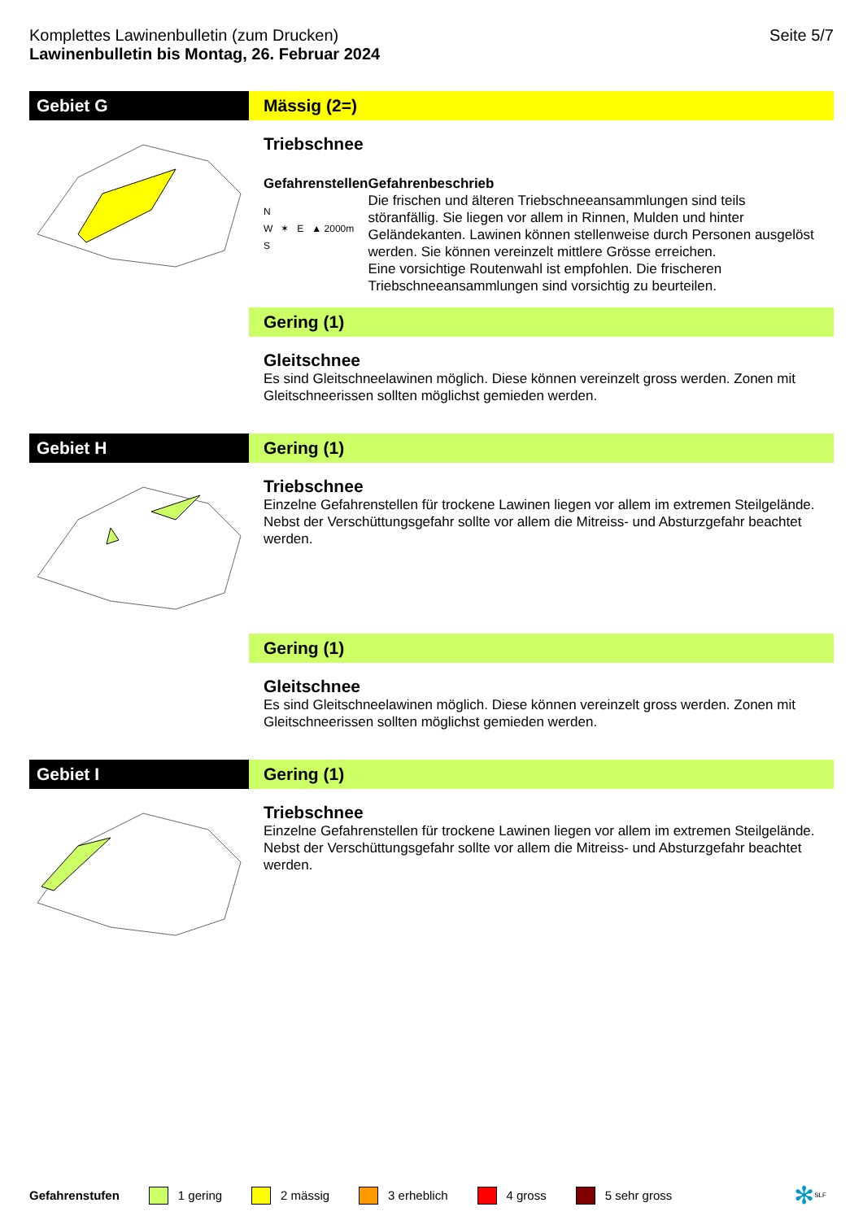Komplettes Lawinenbulletin (zum Drucken)
Lawinenbulletin bis Montag, 26. Februar 2024
Seite 5/7
Gebiet G Mässig (2=)
Triebschnee
Gefahrenstellen
N
W ✶ E ▲ 2000m
S
Gefahrenbeschrieb
Die frischen und älteren Triebschneeansammlungen sind teils störanfällig. Sie liegen vor allem in Rinnen, Mulden und hinter Geländekanten. Lawinen können stellenweise durch Personen ausgelöst werden. Sie können vereinzelt mittlere Grösse erreichen.
Eine vorsichtige Routenwahl ist empfohlen. Die frischeren Triebschneeansammlungen sind vorsichtig zu beurteilen.
Gering (1)
Gleitschnee
Es sind Gleitschneelawinen möglich. Diese können vereinzelt gross werden. Zonen mit Gleitschneerissen sollten möglichst gemieden werden.
Gebiet H Gering (1)
Triebschnee
Einzelne Gefahrenstellen für trockene Lawinen liegen vor allem im extremen Steilgelände. Nebst der Verschüttungsgefahr sollte vor allem die Mitreiss- und Absturzgefahr beachtet werden.
Gering (1)
Gleitschnee
Es sind Gleitschneelawinen möglich. Diese können vereinzelt gross werden. Zonen mit Gleitschneerissen sollten möglichst gemieden werden.
Gebiet I Gering (1)
Triebschnee
Einzelne Gefahrenstellen für trockene Lawinen liegen vor allem im extremen Steilgelände. Nebst der Verschüttungsgefahr sollte vor allem die Mitreiss- und Absturzgefahr beachtet werden.
Gefahrenstufen 1 gering 2 mässig 3 erheblich 4 gross 5 sehr gross ✻ SLF